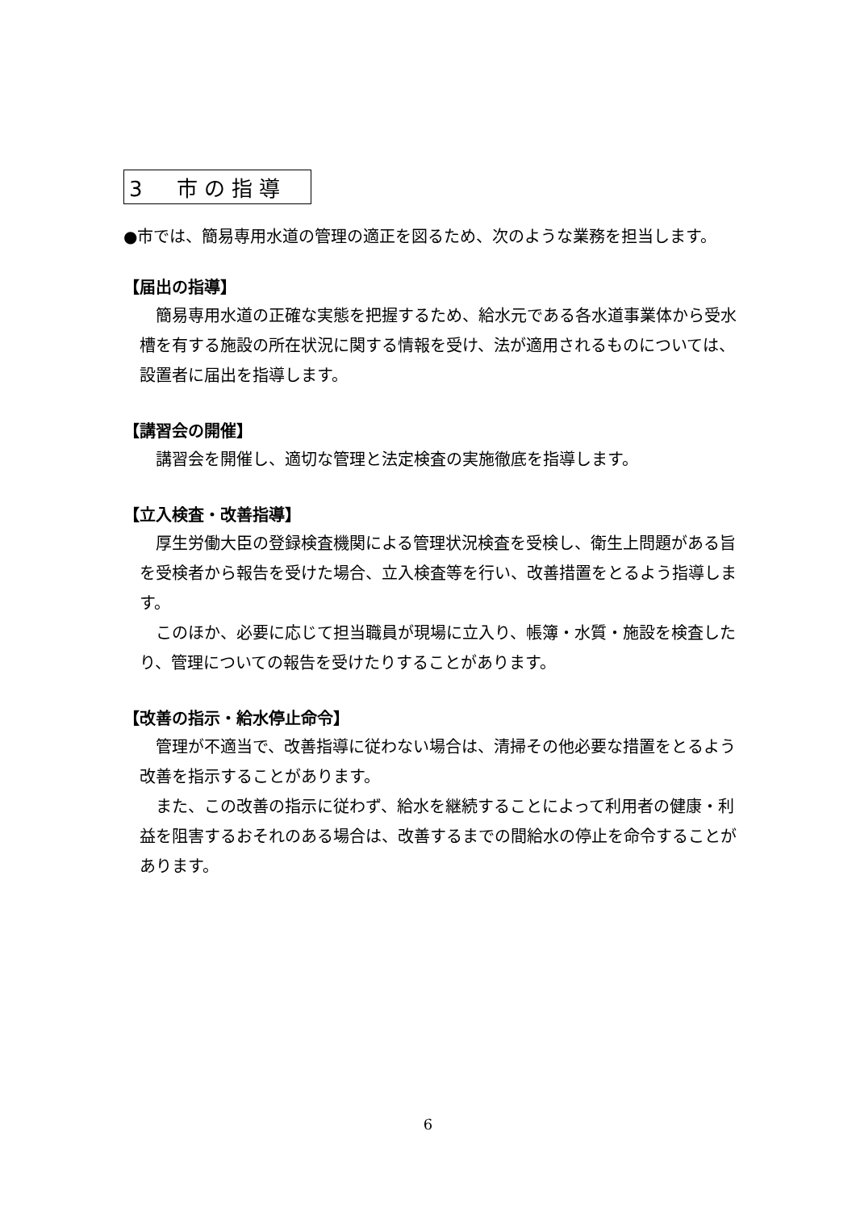3　市の指導
●市では、簡易専用水道の管理の適正を図るため、次のような業務を担当します。
【届出の指導】
簡易専用水道の正確な実態を把握するため、給水元である各水道事業体から受水槽を有する施設の所在状況に関する情報を受け、法が適用されるものについては、設置者に届出を指導します。
【講習会の開催】
講習会を開催し、適切な管理と法定検査の実施徹底を指導します。
【立入検査・改善指導】
厚生労働大臣の登録検査機関による管理状況検査を受検し、衛生上問題がある旨を受検者から報告を受けた場合、立入検査等を行い、改善措置をとるよう指導します。
このほか、必要に応じて担当職員が現場に立入り、帳簿・水質・施設を検査したり、管理についての報告を受けたりすることがあります。
【改善の指示・給水停止命令】
管理が不適当で、改善指導に従わない場合は、清掃その他必要な措置をとるよう改善を指示することがあります。
また、この改善の指示に従わず、給水を継続することによって利用者の健康・利益を阻害するおそれのある場合は、改善するまでの間給水の停止を命令することがあります。
6